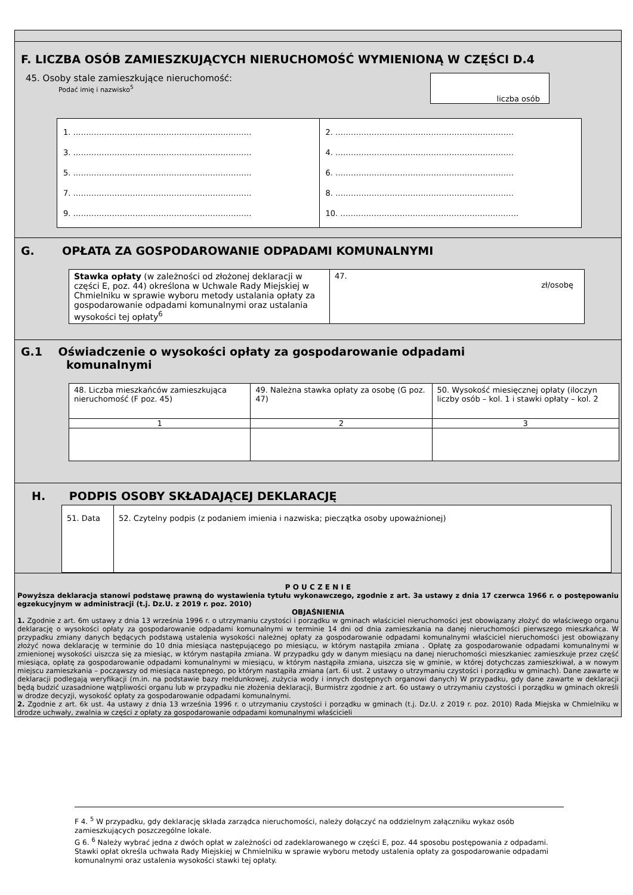F. LICZBA OSÓB ZAMIESZKUJĄCYCH NIERUCHOMOŚĆ WYMIENIONĄ W CZĘŚCI D.4
45. Osoby stale zamieszkujące nieruchomość:
Podać imię i nazwisko<sup>5</sup>
liczba osób
| 1. …………………………………………………………… 3. …………………………………………………………… 5. …………………………………………………………… 7. …………………………………………………………… 9. …………………………………………………………… | 2. …………………………………………………………… 4. …………………………………………………………… 6. …………………………………………………………… 8. …………………………………………………………… 10. …………………………………………………………… |
G. OPŁATA ZA GOSPODAROWANIE ODPADAMI KOMUNALNYMI
| Stawka opłaty (w zależności od złożonej deklaracji w części E, poz. 44) określona w Uchwale Rady Miejskiej w Chmielniku w sprawie wyboru metody ustalania opłaty za gospodarowanie odpadami komunalnymi oraz ustalania wysokości tej opłaty<sup>6</sup> | 47. zł/osobę |
G.1 Oświadczenie o wysokości opłaty za gospodarowanie odpadami
komunalnymi
| 48. Liczba mieszkańców zamieszkująca nieruchomość (F poz. 45) | 49. Należna stawka opłaty za osobę (G poz. 47) | 50. Wysokość miesięcznej opłaty (iloczyn liczby osób – kol. 1 i stawki opłaty – kol. 2 |
| 1 | 2 | 3 |
H. PODPIS OSOBY SKŁADAJĄCEJ DEKLARACJĘ
| 51. Data | 52. Czytelny podpis (z podaniem imienia i nazwiska; pieczątka osoby upoważnionej) |
P O U C Z E N I E
Powyższa deklaracja stanowi podstawę prawną do wystawienia tytułu wykonawczego, zgodnie z art. 3a ustawy z dnia 17 czerwca 1966 r. o postępowaniu egzekucyjnym w administracji (t.j. Dz.U. z 2019 r. poz. 2010)
OBJAŚNIENIA
1. Zgodnie z art. 6m ustawy z dnia 13 września 1996 r. o utrzymaniu czystości i porządku w gminach właściciel nieruchomości jest obowiązany złożyć do właściwego organu deklarację o wysokości opłaty za gospodarowanie odpadami komunalnymi w terminie 14 dni od dnia zamieszkania na danej nieruchomości pierwszego mieszkańca. W przypadku zmiany danych będących podstawą ustalenia wysokości należnej opłaty za gospodarowanie odpadami komunalnymi właściciel nieruchomości jest obowiązany złożyć nowa deklarację w terminie do 10 dnia miesiąca następującego po miesiącu, w którym nastąpiła zmiana . Opłatę za gospodarowanie odpadami komunalnymi w zmienionej wysokości uiszcza się za miesiąc, w którym nastąpiła zmiana. W przypadku gdy w danym miesiącu na danej nieruchomości mieszkaniec zamieszkuje przez część miesiąca, opłatę za gospodarowanie odpadami komunalnymi w miesiącu, w którym nastąpiła zmiana, uiszcza się w gminie, w której dotychczas zamieszkiwał, a w nowym miejscu zamieszkania – począwszy od miesiąca następnego, po którym nastąpiła zmiana (art. 6i ust. 2 ustawy o utrzymaniu czystości i porządku w gminach). Dane zawarte w deklaracji podlegają weryfikacji (m.in. na podstawie bazy meldunkowej, zużycia wody i innych dostępnych organowi danych) W przypadku, gdy dane zawarte w deklaracji będą budzić uzasadnione wątpliwości organu lub w przypadku nie złożenia deklaracji, Burmistrz zgodnie z art. 6o ustawy o utrzymaniu czystości i porządku w gminach określi w drodze decyzji, wysokość opłaty za gospodarowanie odpadami komunalnymi.
2. Zgodnie z art. 6k ust. 4a ustawy z dnia 13 września 1996 r. o utrzymaniu czystości i porządku w gminach (t.j. Dz.U. z 2019 r. poz. 2010) Rada Miejska w Chmielniku w drodze uchwały, zwalnia w części z opłaty za gospodarowanie odpadami komunalnymi właścicieli
F 4. <sup>5</sup> W przypadku, gdy deklarację składa zarządca nieruchomości, należy dołączyć na oddzielnym załączniku wykaz osób zamieszkujących poszczególne lokale.
G 6. <sup>6</sup> Należy wybrać jedna z dwóch opłat w zależności od zadeklarowanego w części E, poz. 44 sposobu postępowania z odpadami. Stawki opłat określa uchwała Rady Miejskiej w Chmielniku w sprawie wyboru metody ustalenia opłaty za gospodarowanie odpadami komunalnymi oraz ustalenia wysokości stawki tej opłaty.